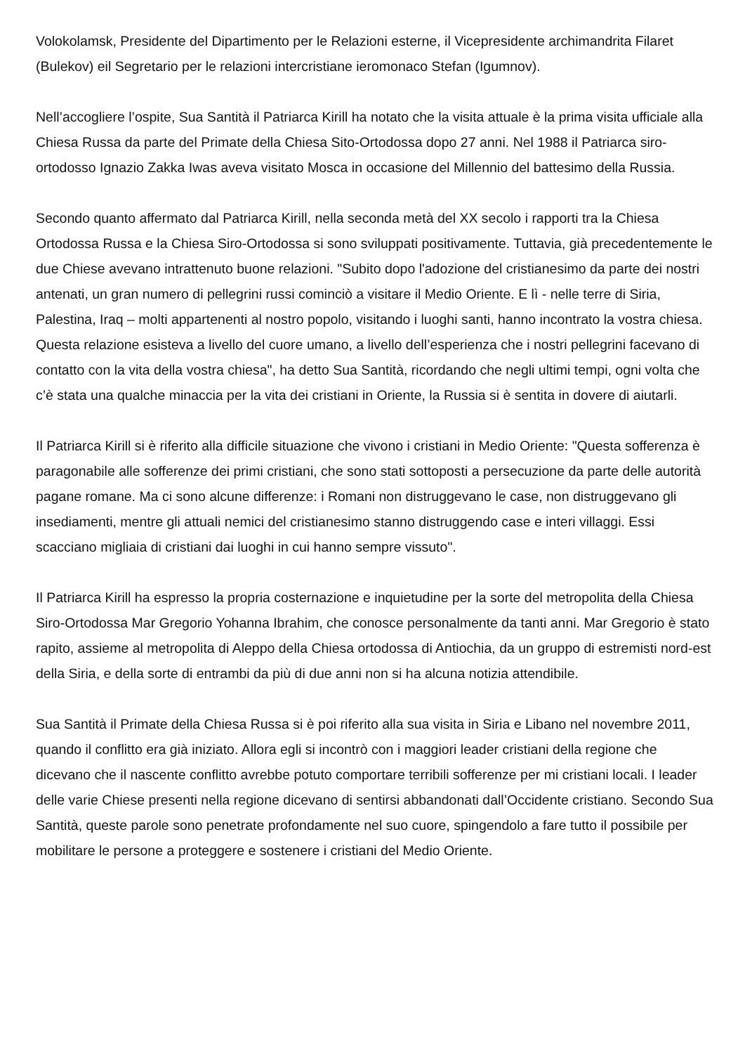Volokolamsk, Presidente del Dipartimento per le Relazioni esterne, il Vicepresidente archimandrita Filaret (Bulekov) eil Segretario per le relazioni intercristiane ieromonaco Stefan (Igumnov).
Nell’accogliere l’ospite, Sua Santità il Patriarca Kirill ha notato che la visita attuale è la prima visita ufficiale alla Chiesa Russa da parte del Primate della Chiesa Sito-Ortodossa dopo 27 anni. Nel 1988 il Patriarca siro-ortodosso Ignazio Zakka Iwas aveva visitato Mosca in occasione del Millennio del battesimo della Russia.
Secondo quanto affermato dal Patriarca Kirill, nella seconda metà del XX secolo i rapporti tra la Chiesa Ortodossa Russa e la Chiesa Siro-Ortodossa si sono sviluppati positivamente. Tuttavia, già precedentemente le due Chiese avevano intrattenuto buone relazioni. "Subito dopo l'adozione del cristianesimo da parte dei nostri antenati, un gran numero di pellegrini russi cominciò a visitare il Medio Oriente. E lì - nelle terre di Siria, Palestina, Iraq – molti appartenenti al nostro popolo, visitando i luoghi santi, hanno incontrato la vostra chiesa. Questa relazione esisteva a livello del cuore umano, a livello dell’esperienza che i nostri pellegrini facevano di contatto con la vita della vostra chiesa", ha detto Sua Santità, ricordando che negli ultimi tempi, ogni volta che c’è stata una qualche minaccia per la vita dei cristiani in Oriente, la Russia si è sentita in dovere di aiutarli.
Il Patriarca Kirill si è riferito alla difficile situazione che vivono i cristiani in Medio Oriente: "Questa sofferenza è paragonabile alle sofferenze dei primi cristiani, che sono stati sottoposti a persecuzione da parte delle autorità pagane romane. Ma ci sono alcune differenze: i Romani non distruggevano le case, non distruggevano gli insediamenti, mentre gli attuali nemici del cristianesimo stanno distruggendo case e interi villaggi. Essi scacciano migliaia di cristiani dai luoghi in cui hanno sempre vissuto".
Il Patriarca Kirill ha espresso la propria costernazione e inquietudine per la sorte del metropolita della Chiesa Siro-Ortodossa Mar Gregorio Yohanna Ibrahim, che conosce personalmente da tanti anni. Mar Gregorio è stato rapito, assieme al metropolita di Aleppo della Chiesa ortodossa di Antiochia, da un gruppo di estremisti nord-est della Siria, e della sorte di entrambi da più di due anni non si ha alcuna notizia attendibile.
Sua Santità il Primate della Chiesa Russa si è poi riferito alla sua visita in Siria e Libano nel novembre 2011, quando il conflitto era già iniziato. Allora egli si incontrò con i maggiori leader cristiani della regione che dicevano che il nascente conflitto avrebbe potuto comportare terribili sofferenze per mi cristiani locali. I leader delle varie Chiese presenti nella regione dicevano di sentirsi abbandonati dall’Occidente cristiano. Secondo Sua Santità, queste parole sono penetrate profondamente nel suo cuore, spingendolo a fare tutto il possibile per mobilitare le persone a proteggere e sostenere i cristiani del Medio Oriente.